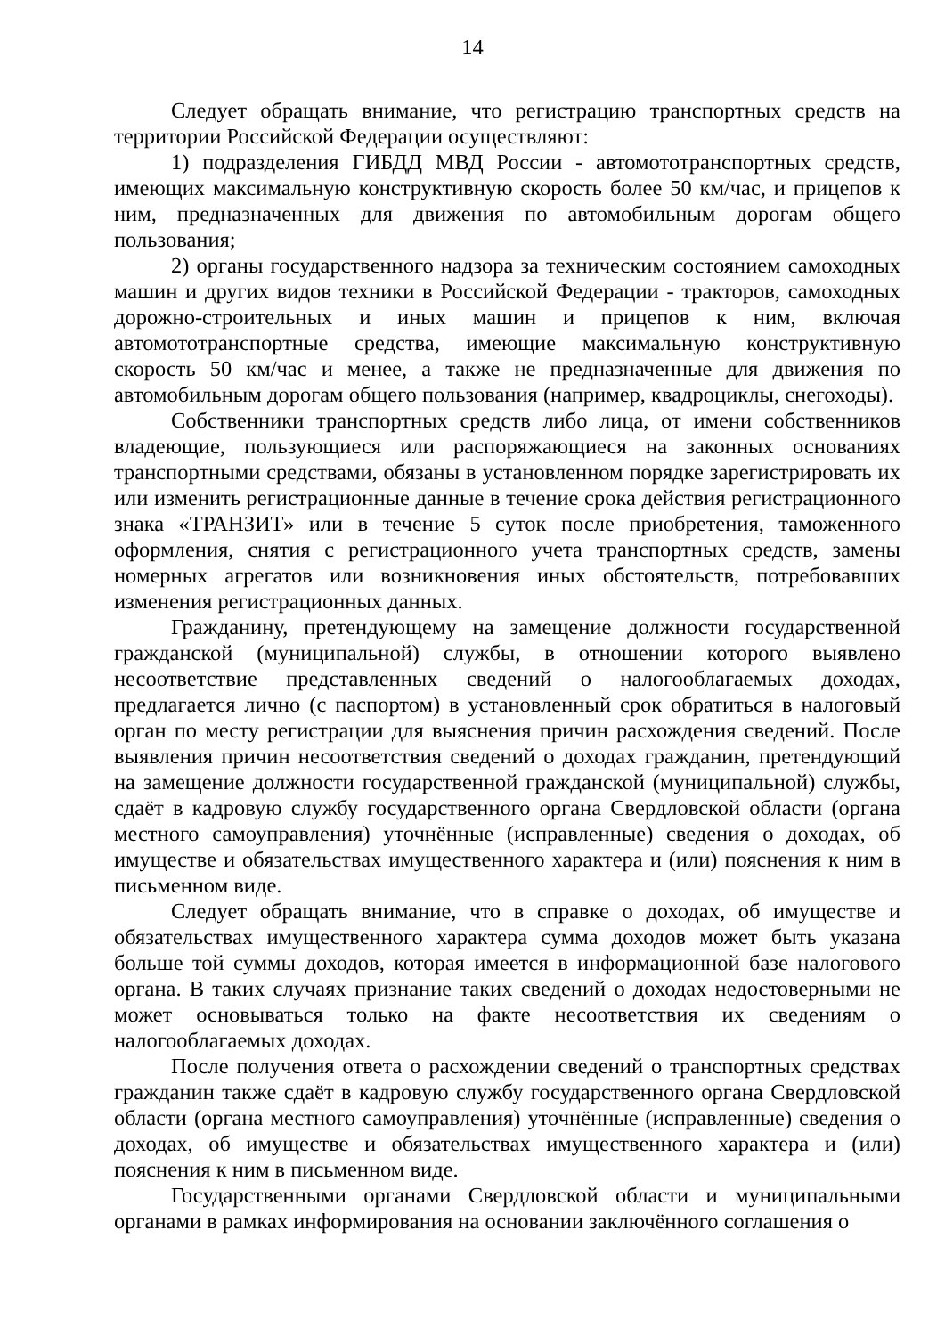14
Следует обращать внимание, что регистрацию транспортных средств на территории Российской Федерации осуществляют:
1) подразделения ГИБДД МВД России - автомототранспортных средств, имеющих максимальную конструктивную скорость более 50 км/час, и прицепов к ним, предназначенных для движения по автомобильным дорогам общего пользования;
2) органы государственного надзора за техническим состоянием самоходных машин и других видов техники в Российской Федерации - тракторов, самоходных дорожно-строительных и иных машин и прицепов к ним, включая автомототранспортные средства, имеющие максимальную конструктивную скорость 50 км/час и менее, а также не предназначенные для движения по автомобильным дорогам общего пользования (например, квадроциклы, снегоходы).
Собственники транспортных средств либо лица, от имени собственников владеющие, пользующиеся или распоряжающиеся на законных основаниях транспортными средствами, обязаны в установленном порядке зарегистрировать их или изменить регистрационные данные в течение срока действия регистрационного знака «ТРАНЗИТ» или в течение 5 суток после приобретения, таможенного оформления, снятия с регистрационного учета транспортных средств, замены номерных агрегатов или возникновения иных обстоятельств, потребовавших изменения регистрационных данных.
Гражданину, претендующему на замещение должности государственной гражданской (муниципальной) службы, в отношении которого выявлено несоответствие представленных сведений о налогооблагаемых доходах, предлагается лично (с паспортом) в установленный срок обратиться в налоговый орган по месту регистрации для выяснения причин расхождения сведений. После выявления причин несоответствия сведений о доходах гражданин, претендующий на замещение должности государственной гражданской (муниципальной) службы, сдаёт в кадровую службу государственного органа Свердловской области (органа местного самоуправления) уточнённые (исправленные) сведения о доходах, об имуществе и обязательствах имущественного характера и (или) пояснения к ним в письменном виде.
Следует обращать внимание, что в справке о доходах, об имуществе и обязательствах имущественного характера сумма доходов может быть указана больше той суммы доходов, которая имеется в информационной базе налогового органа. В таких случаях признание таких сведений о доходах недостоверными не может основываться только на факте несоответствия их сведениям о налогооблагаемых доходах.
После получения ответа о расхождении сведений о транспортных средствах гражданин также сдаёт в кадровую службу государственного органа Свердловской области (органа местного самоуправления) уточнённые (исправленные) сведения о доходах, об имуществе и обязательствах имущественного характера и (или) пояснения к ним в письменном виде.
Государственными органами Свердловской области и муниципальными органами в рамках информирования на основании заключённого соглашения о